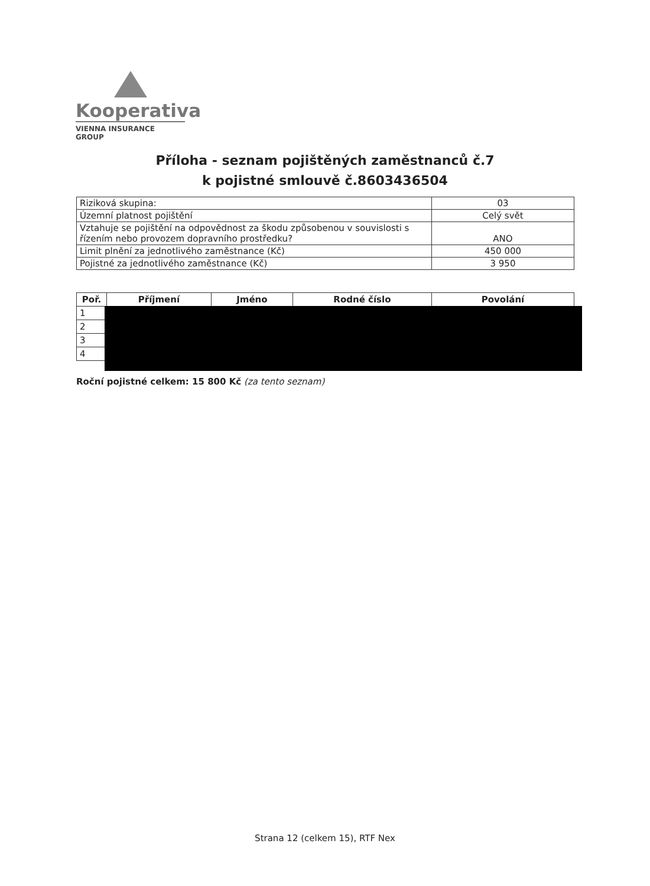Kooperativa
VIENNA INSURANCE GROUP
Příloha - seznam pojištěných zaměstnanců č.7
k pojistné smlouvě č.8603436504
| Riziková skupina: | 03 |
| Územní platnost pojištění | Celý svět |
| Vztahuje se pojištění na odpovědnost za škodu způsobenou v souvislosti s řízením nebo provozem dopravního prostředku? | ANO |
| Limit plnění za jednotlivého zaměstnance (Kč) | 450 000 |
| Pojistné za jednotlivého zaměstnance (Kč) | 3 950 |
| Poř. | Příjmení | Jméno | Rodné číslo | Povolání |
| --- | --- | --- | --- | --- |
| 1 | | | | |
| 2 | | | | |
| 3 | | | | |
| 4 | | | | |
Roční pojistné celkem: 15 800 Kč (za tento seznam)
Strana 12 (celkem 15), RTF Nex